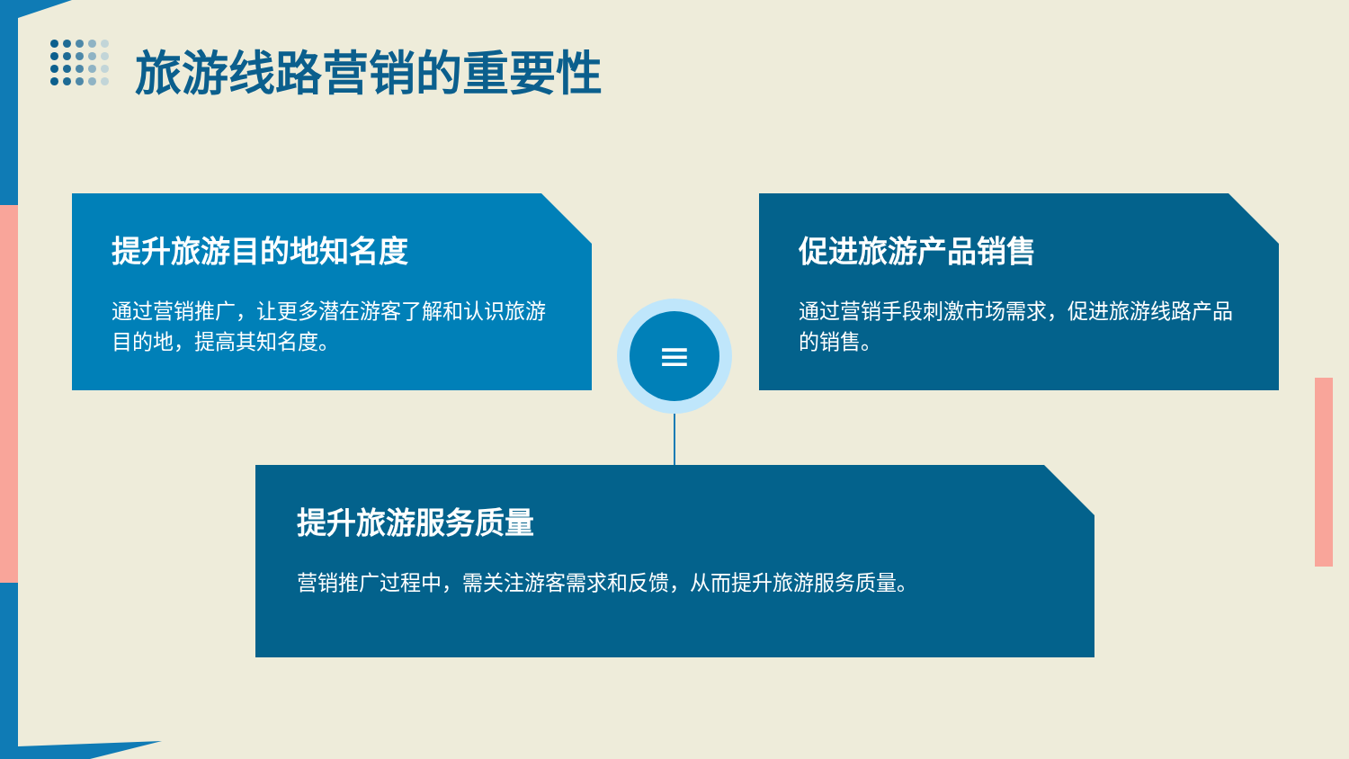旅游线路营销的重要性
提升旅游目的地知名度
通过营销推广，让更多潜在游客了解和认识旅游目的地，提高其知名度。
促进旅游产品销售
通过营销手段刺激市场需求，促进旅游线路产品的销售。
≡
提升旅游服务质量
营销推广过程中，需关注游客需求和反馈，从而提升旅游服务质量。